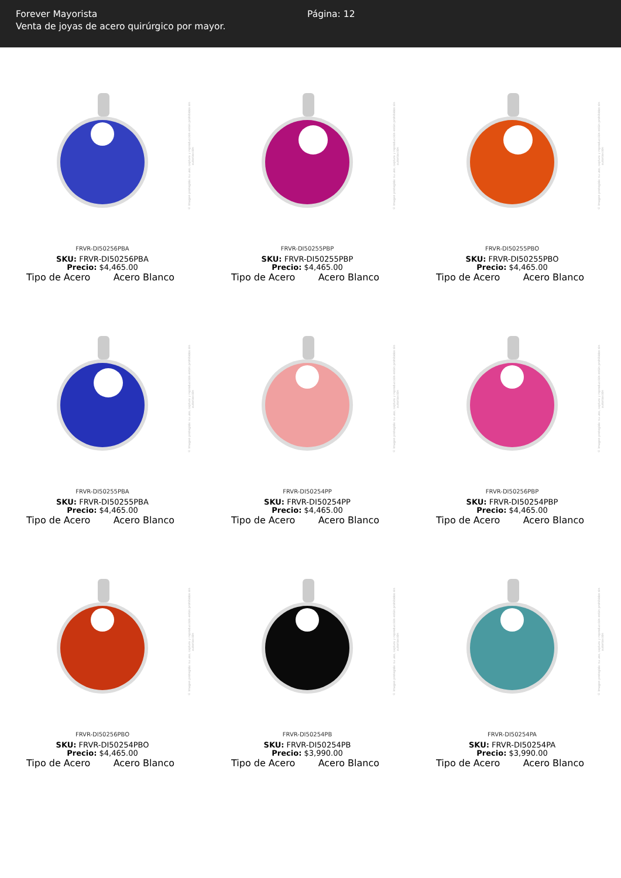Forever Mayorista
Venta de joyas de acero quirúrgico por mayor.
Página: 12
© Imagen protegida: su uso, captura y reproducción están prohibidos sin autorización
FRVR-DI50256PBA
SKU: FRVR-DI50256PBA
Precio: $4,465.00
Tipo de Acero Acero Blanco
© Imagen protegida: su uso, captura y reproducción están prohibidos sin autorización
FRVR-DI50255PBP
SKU: FRVR-DI50255PBP
Precio: $4,465.00
Tipo de Acero Acero Blanco
© Imagen protegida: su uso, captura y reproducción están prohibidos sin autorización
FRVR-DI50255PBO
SKU: FRVR-DI50255PBO
Precio: $4,465.00
Tipo de Acero Acero Blanco
© Imagen protegida: su uso, captura y reproducción están prohibidos sin autorización
FRVR-DI50255PBA
SKU: FRVR-DI50255PBA
Precio: $4,465.00
Tipo de Acero Acero Blanco
© Imagen protegida: su uso, captura y reproducción están prohibidos sin autorización
FRVR-DI50254PP
SKU: FRVR-DI50254PP
Precio: $4,465.00
Tipo de Acero Acero Blanco
© Imagen protegida: su uso, captura y reproducción están prohibidos sin autorización
FRVR-DI50256PBP
SKU: FRVR-DI50254PBP
Precio: $4,465.00
Tipo de Acero Acero Blanco
© Imagen protegida: su uso, captura y reproducción están prohibidos sin autorización
FRVR-DI50256PBO
SKU: FRVR-DI50254PBO
Precio: $4,465.00
Tipo de Acero Acero Blanco
© Imagen protegida: su uso, captura y reproducción están prohibidos sin autorización
FRVR-DI50254PB
SKU: FRVR-DI50254PB
Precio: $3,990.00
Tipo de Acero Acero Blanco
© Imagen protegida: su uso, captura y reproducción están prohibidos sin autorización
FRVR-DI50254PA
SKU: FRVR-DI50254PA
Precio: $3,990.00
Tipo de Acero Acero Blanco